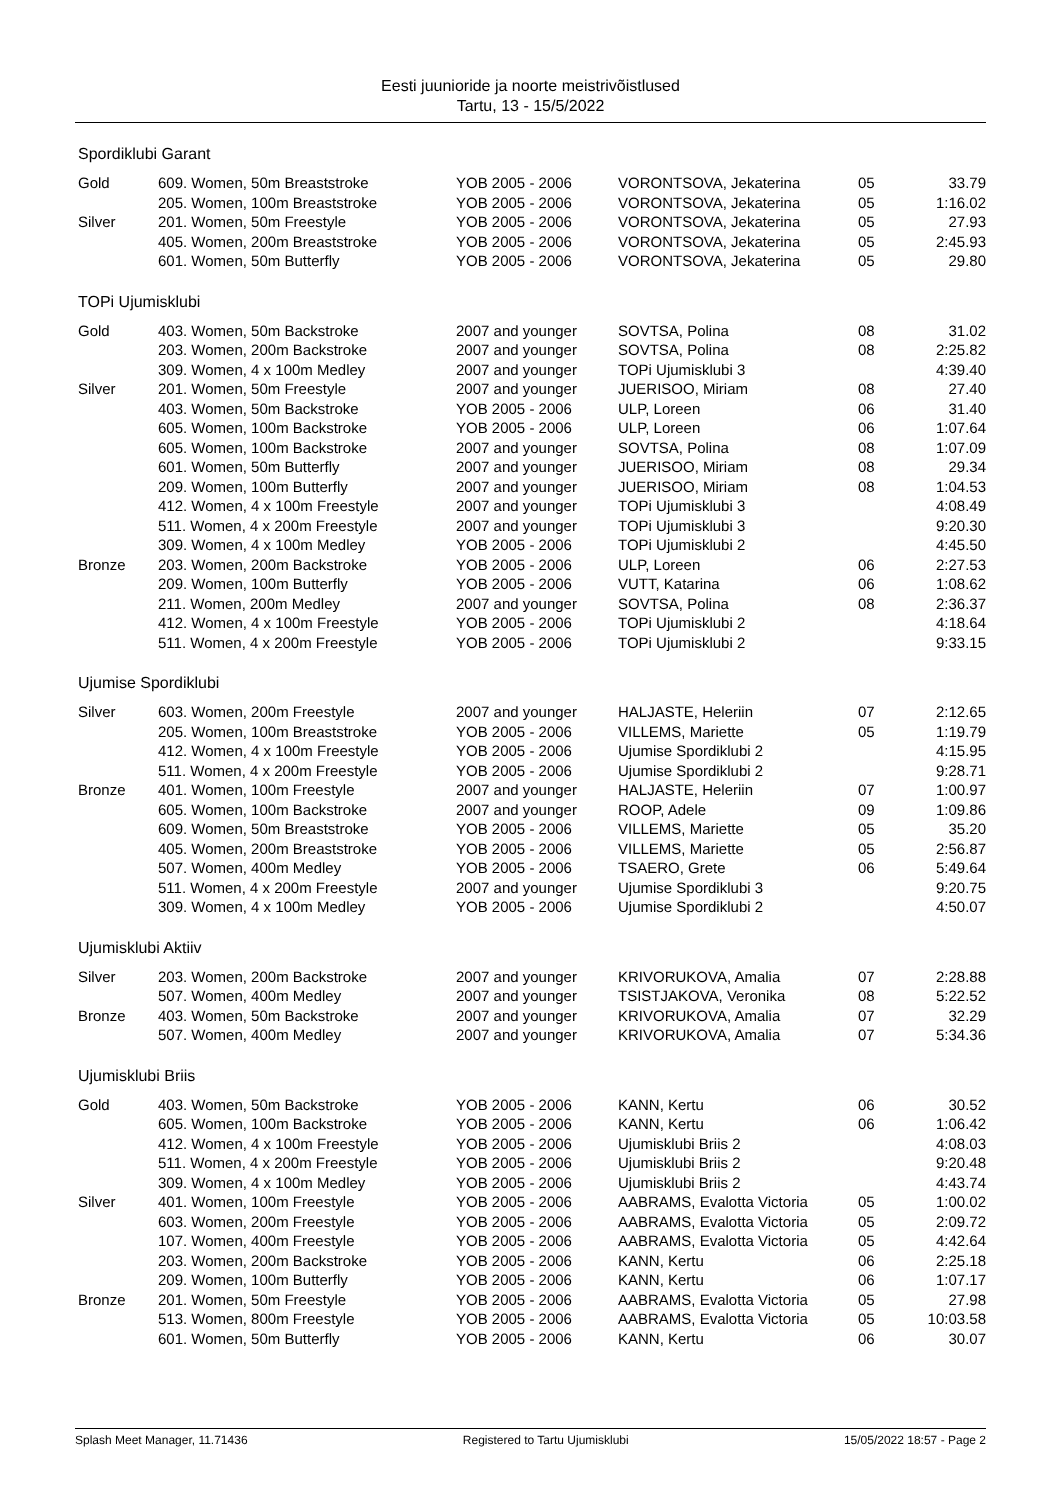Eesti juunioride ja noorte meistrivõistlused
Tartu, 13 - 15/5/2022
Spordiklubi Garant
| Gold | 609. Women, 50m Breaststroke | YOB 2005 - 2006 | VORONTSOVA, Jekaterina | 05 | 33.79 |
| | 205. Women, 100m Breaststroke | YOB 2005 - 2006 | VORONTSOVA, Jekaterina | 05 | 1:16.02 |
| Silver | 201. Women, 50m Freestyle | YOB 2005 - 2006 | VORONTSOVA, Jekaterina | 05 | 27.93 |
| | 405. Women, 200m Breaststroke | YOB 2005 - 2006 | VORONTSOVA, Jekaterina | 05 | 2:45.93 |
| | 601. Women, 50m Butterfly | YOB 2005 - 2006 | VORONTSOVA, Jekaterina | 05 | 29.80 |
TOPi Ujumisklubi
| Gold | 403. Women, 50m Backstroke | 2007 and younger | SOVTSA, Polina | 08 | 31.02 |
| | 203. Women, 200m Backstroke | 2007 and younger | SOVTSA, Polina | 08 | 2:25.82 |
| | 309. Women, 4 x 100m Medley | 2007 and younger | TOPi Ujumisklubi 3 | | 4:39.40 |
| Silver | 201. Women, 50m Freestyle | 2007 and younger | JUERISOO, Miriam | 08 | 27.40 |
| | 403. Women, 50m Backstroke | YOB 2005 - 2006 | ULP, Loreen | 06 | 31.40 |
| | 605. Women, 100m Backstroke | YOB 2005 - 2006 | ULP, Loreen | 06 | 1:07.64 |
| | 605. Women, 100m Backstroke | 2007 and younger | SOVTSA, Polina | 08 | 1:07.09 |
| | 601. Women, 50m Butterfly | 2007 and younger | JUERISOO, Miriam | 08 | 29.34 |
| | 209. Women, 100m Butterfly | 2007 and younger | JUERISOO, Miriam | 08 | 1:04.53 |
| | 412. Women, 4 x 100m Freestyle | 2007 and younger | TOPi Ujumisklubi 3 | | 4:08.49 |
| | 511. Women, 4 x 200m Freestyle | 2007 and younger | TOPi Ujumisklubi 3 | | 9:20.30 |
| | 309. Women, 4 x 100m Medley | YOB 2005 - 2006 | TOPi Ujumisklubi 2 | | 4:45.50 |
| Bronze | 203. Women, 200m Backstroke | YOB 2005 - 2006 | ULP, Loreen | 06 | 2:27.53 |
| | 209. Women, 100m Butterfly | YOB 2005 - 2006 | VUTT, Katarina | 06 | 1:08.62 |
| | 211. Women, 200m Medley | 2007 and younger | SOVTSA, Polina | 08 | 2:36.37 |
| | 412. Women, 4 x 100m Freestyle | YOB 2005 - 2006 | TOPi Ujumisklubi 2 | | 4:18.64 |
| | 511. Women, 4 x 200m Freestyle | YOB 2005 - 2006 | TOPi Ujumisklubi 2 | | 9:33.15 |
Ujumise Spordiklubi
| Silver | 603. Women, 200m Freestyle | 2007 and younger | HALJASTE, Heleriin | 07 | 2:12.65 |
| | 205. Women, 100m Breaststroke | YOB 2005 - 2006 | VILLEMS, Mariette | 05 | 1:19.79 |
| | 412. Women, 4 x 100m Freestyle | YOB 2005 - 2006 | Ujumise Spordiklubi 2 | | 4:15.95 |
| | 511. Women, 4 x 200m Freestyle | YOB 2005 - 2006 | Ujumise Spordiklubi 2 | | 9:28.71 |
| Bronze | 401. Women, 100m Freestyle | 2007 and younger | HALJASTE, Heleriin | 07 | 1:00.97 |
| | 605. Women, 100m Backstroke | 2007 and younger | ROOP, Adele | 09 | 1:09.86 |
| | 609. Women, 50m Breaststroke | YOB 2005 - 2006 | VILLEMS, Mariette | 05 | 35.20 |
| | 405. Women, 200m Breaststroke | YOB 2005 - 2006 | VILLEMS, Mariette | 05 | 2:56.87 |
| | 507. Women, 400m Medley | YOB 2005 - 2006 | TSAERO, Grete | 06 | 5:49.64 |
| | 511. Women, 4 x 200m Freestyle | 2007 and younger | Ujumise Spordiklubi 3 | | 9:20.75 |
| | 309. Women, 4 x 100m Medley | YOB 2005 - 2006 | Ujumise Spordiklubi 2 | | 4:50.07 |
Ujumisklubi Aktiiv
| Silver | 203. Women, 200m Backstroke | 2007 and younger | KRIVORUKOVA, Amalia | 07 | 2:28.88 |
| | 507. Women, 400m Medley | 2007 and younger | TSISTJAKOVA, Veronika | 08 | 5:22.52 |
| Bronze | 403. Women, 50m Backstroke | 2007 and younger | KRIVORUKOVA, Amalia | 07 | 32.29 |
| | 507. Women, 400m Medley | 2007 and younger | KRIVORUKOVA, Amalia | 07 | 5:34.36 |
Ujumisklubi Briis
| Gold | 403. Women, 50m Backstroke | YOB 2005 - 2006 | KANN, Kertu | 06 | 30.52 |
| | 605. Women, 100m Backstroke | YOB 2005 - 2006 | KANN, Kertu | 06 | 1:06.42 |
| | 412. Women, 4 x 100m Freestyle | YOB 2005 - 2006 | Ujumisklubi Briis 2 | | 4:08.03 |
| | 511. Women, 4 x 200m Freestyle | YOB 2005 - 2006 | Ujumisklubi Briis 2 | | 9:20.48 |
| | 309. Women, 4 x 100m Medley | YOB 2005 - 2006 | Ujumisklubi Briis 2 | | 4:43.74 |
| Silver | 401. Women, 100m Freestyle | YOB 2005 - 2006 | AABRAMS, Evalotta Victoria | 05 | 1:00.02 |
| | 603. Women, 200m Freestyle | YOB 2005 - 2006 | AABRAMS, Evalotta Victoria | 05 | 2:09.72 |
| | 107. Women, 400m Freestyle | YOB 2005 - 2006 | AABRAMS, Evalotta Victoria | 05 | 4:42.64 |
| | 203. Women, 200m Backstroke | YOB 2005 - 2006 | KANN, Kertu | 06 | 2:25.18 |
| | 209. Women, 100m Butterfly | YOB 2005 - 2006 | KANN, Kertu | 06 | 1:07.17 |
| Bronze | 201. Women, 50m Freestyle | YOB 2005 - 2006 | AABRAMS, Evalotta Victoria | 05 | 27.98 |
| | 513. Women, 800m Freestyle | YOB 2005 - 2006 | AABRAMS, Evalotta Victoria | 05 | 10:03.58 |
| | 601. Women, 50m Butterfly | YOB 2005 - 2006 | KANN, Kertu | 06 | 30.07 |
Splash Meet Manager, 11.71436 Registered to Tartu Ujumisklubi 15/05/2022 18:57 - Page 2